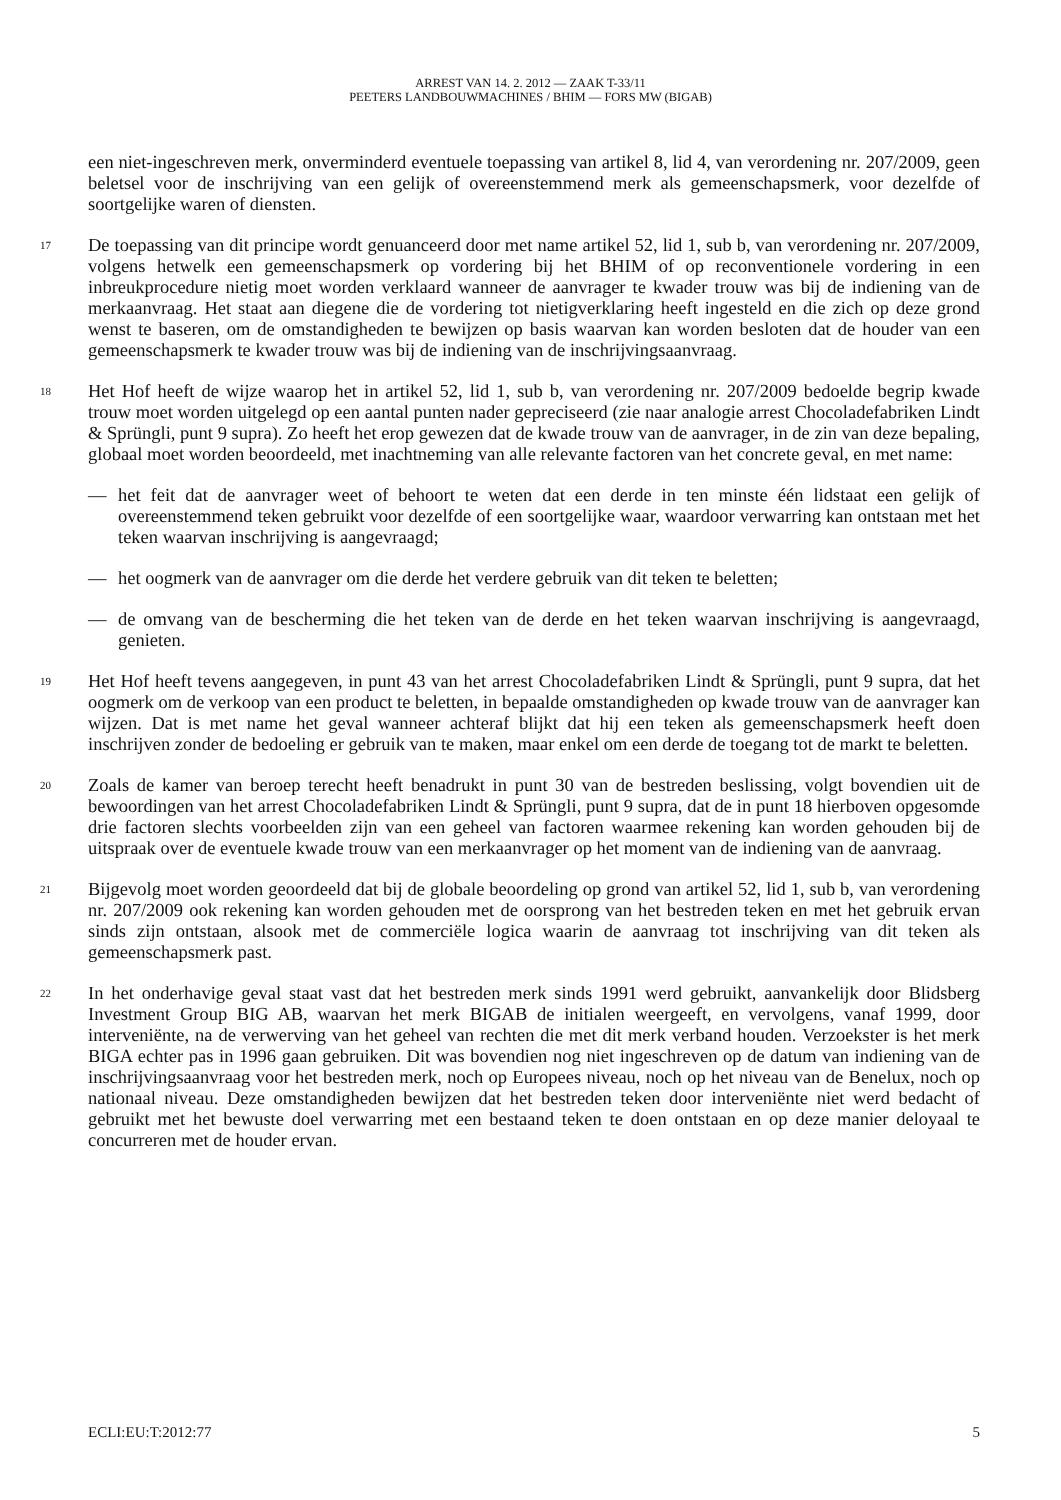ARREST VAN 14. 2. 2012 — ZAAK T-33/11
PEETERS LANDBOUWMACHINES / BHIM — FORS MW (BIGAB)
een niet-ingeschreven merk, onverminderd eventuele toepassing van artikel 8, lid 4, van verordening nr. 207/2009, geen beletsel voor de inschrijving van een gelijk of overeenstemmend merk als gemeenschapsmerk, voor dezelfde of soortgelijke waren of diensten.
17
De toepassing van dit principe wordt genuanceerd door met name artikel 52, lid 1, sub b, van verordening nr. 207/2009, volgens hetwelk een gemeenschapsmerk op vordering bij het BHIM of op reconventionele vordering in een inbreukprocedure nietig moet worden verklaard wanneer de aanvrager te kwader trouw was bij de indiening van de merkaanvraag. Het staat aan diegene die de vordering tot nietigverklaring heeft ingesteld en die zich op deze grond wenst te baseren, om de omstandigheden te bewijzen op basis waarvan kan worden besloten dat de houder van een gemeenschapsmerk te kwader trouw was bij de indiening van de inschrijvingsaanvraag.
18
Het Hof heeft de wijze waarop het in artikel 52, lid 1, sub b, van verordening nr. 207/2009 bedoelde begrip kwade trouw moet worden uitgelegd op een aantal punten nader gepreciseerd (zie naar analogie arrest Chocoladefabriken Lindt & Sprüngli, punt 9 supra). Zo heeft het erop gewezen dat de kwade trouw van de aanvrager, in de zin van deze bepaling, globaal moet worden beoordeeld, met inachtneming van alle relevante factoren van het concrete geval, en met name:
— het feit dat de aanvrager weet of behoort te weten dat een derde in ten minste één lidstaat een gelijk of overeenstemmend teken gebruikt voor dezelfde of een soortgelijke waar, waardoor verwarring kan ontstaan met het teken waarvan inschrijving is aangevraagd;
— het oogmerk van de aanvrager om die derde het verdere gebruik van dit teken te beletten;
— de omvang van de bescherming die het teken van de derde en het teken waarvan inschrijving is aangevraagd, genieten.
19
Het Hof heeft tevens aangegeven, in punt 43 van het arrest Chocoladefabriken Lindt & Sprüngli, punt 9 supra, dat het oogmerk om de verkoop van een product te beletten, in bepaalde omstandigheden op kwade trouw van de aanvrager kan wijzen. Dat is met name het geval wanneer achteraf blijkt dat hij een teken als gemeenschapsmerk heeft doen inschrijven zonder de bedoeling er gebruik van te maken, maar enkel om een derde de toegang tot de markt te beletten.
20
Zoals de kamer van beroep terecht heeft benadrukt in punt 30 van de bestreden beslissing, volgt bovendien uit de bewoordingen van het arrest Chocoladefabriken Lindt & Sprüngli, punt 9 supra, dat de in punt 18 hierboven opgesomde drie factoren slechts voorbeelden zijn van een geheel van factoren waarmee rekening kan worden gehouden bij de uitspraak over de eventuele kwade trouw van een merkaanvrager op het moment van de indiening van de aanvraag.
21
Bijgevolg moet worden geoordeeld dat bij de globale beoordeling op grond van artikel 52, lid 1, sub b, van verordening nr. 207/2009 ook rekening kan worden gehouden met de oorsprong van het bestreden teken en met het gebruik ervan sinds zijn ontstaan, alsook met de commerciële logica waarin de aanvraag tot inschrijving van dit teken als gemeenschapsmerk past.
22
In het onderhavige geval staat vast dat het bestreden merk sinds 1991 werd gebruikt, aanvankelijk door Blidsberg Investment Group BIG AB, waarvan het merk BIGAB de initialen weergeeft, en vervolgens, vanaf 1999, door interveniënte, na de verwerving van het geheel van rechten die met dit merk verband houden. Verzoekster is het merk BIGA echter pas in 1996 gaan gebruiken. Dit was bovendien nog niet ingeschreven op de datum van indiening van de inschrijvingsaanvraag voor het bestreden merk, noch op Europees niveau, noch op het niveau van de Benelux, noch op nationaal niveau. Deze omstandigheden bewijzen dat het bestreden teken door interveniënte niet werd bedacht of gebruikt met het bewuste doel verwarring met een bestaand teken te doen ontstaan en op deze manier deloyaal te concurreren met de houder ervan.
ECLI:EU:T:2012:77 5